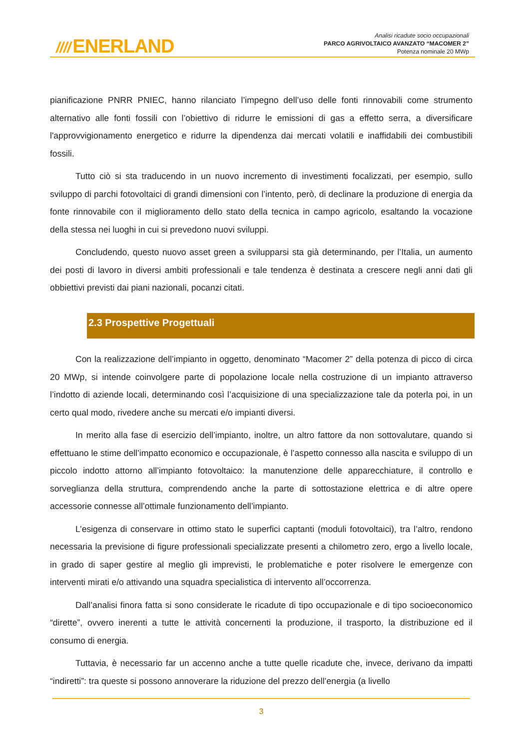//// ENERLAND
Analisi ricadute socio occupazionali
PARCO AGRIVOLTAICO AVANZATO “MACOMER 2”
Potenza nominale 20 MWp
pianificazione PNRR PNIEC, hanno rilanciato l’impegno dell’uso delle fonti rinnovabili come strumento alternativo alle fonti fossili con l’obiettivo di ridurre le emissioni di gas a effetto serra, a diversificare l'approvvigionamento energetico e ridurre la dipendenza dai mercati volatili e inaffidabili dei combustibili fossili.
Tutto ciò si sta traducendo in un nuovo incremento di investimenti focalizzati, per esempio, sullo sviluppo di parchi fotovoltaici di grandi dimensioni con l’intento, però, di declinare la produzione di energia da fonte rinnovabile con il miglioramento dello stato della tecnica in campo agricolo, esaltando la vocazione della stessa nei luoghi in cui si prevedono nuovi sviluppi.
Concludendo, questo nuovo asset green a svilupparsi sta già determinando, per l’Italia, un aumento dei posti di lavoro in diversi ambiti professionali e tale tendenza è destinata a crescere negli anni dati gli obbiettivi previsti dai piani nazionali, pocanzi citati.
2.3 Prospettive Progettuali
Con la realizzazione dell’impianto in oggetto, denominato “Macomer 2” della potenza di picco di circa 20 MWp, si intende coinvolgere parte di popolazione locale nella costruzione di un impianto attraverso l’indotto di aziende locali, determinando così l’acquisizione di una specializzazione tale da poterla poi, in un certo qual modo, rivedere anche su mercati e/o impianti diversi.
In merito alla fase di esercizio dell’impianto, inoltre, un altro fattore da non sottovalutare, quando si effettuano le stime dell’impatto economico e occupazionale, è l’aspetto connesso alla nascita e sviluppo di un piccolo indotto attorno all’impianto fotovoltaico: la manutenzione delle apparecchiature, il controllo e sorveglianza della struttura, comprendendo anche la parte di sottostazione elettrica e di altre opere accessorie connesse all’ottimale funzionamento dell’impianto.
L’esigenza di conservare in ottimo stato le superfici captanti (moduli fotovoltaici), tra l’altro, rendono necessaria la previsione di figure professionali specializzate presenti a chilometro zero, ergo a livello locale, in grado di saper gestire al meglio gli imprevisti, le problematiche e poter risolvere le emergenze con interventi mirati e/o attivando una squadra specialistica di intervento all’occorrenza.
Dall’analisi finora fatta si sono considerate le ricadute di tipo occupazionale e di tipo socioeconomico “dirette”, ovvero inerenti a tutte le attività concernenti la produzione, il trasporto, la distribuzione ed il consumo di energia.
Tuttavia, è necessario far un accenno anche a tutte quelle ricadute che, invece, derivano da impatti “indiretti”: tra queste si possono annoverare la riduzione del prezzo dell’energia (a livello
3